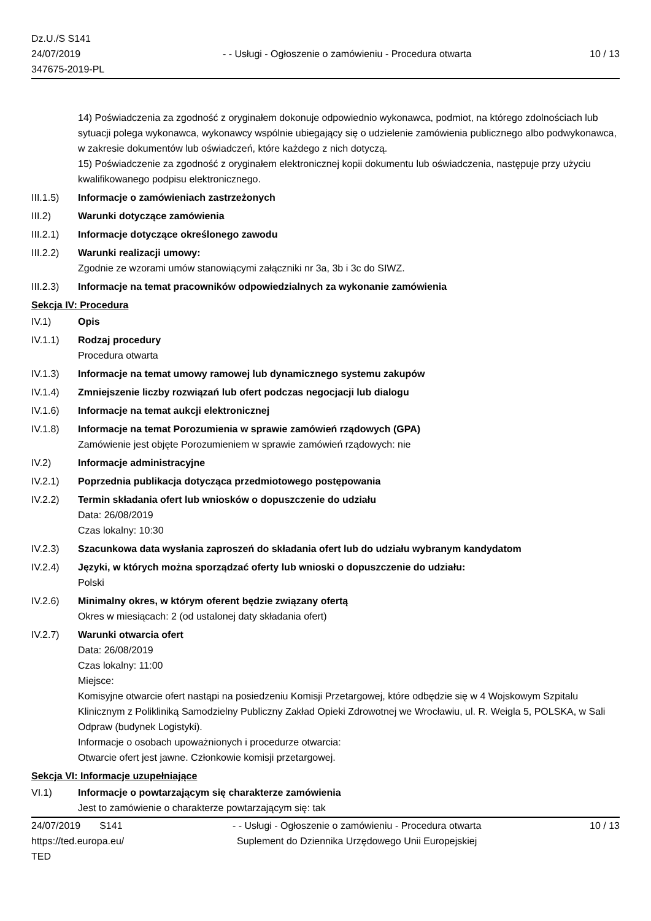Dz.U./S S141
24/07/2019
347675-2019-PL
- - Usługi - Ogłoszenie o zamówieniu - Procedura otwarta
10 / 13
14) Poświadczenia za zgodność z oryginałem dokonuje odpowiednio wykonawca, podmiot, na którego zdolnościach lub sytuacji polega wykonawca, wykonawcy wspólnie ubiegający się o udzielenie zamówienia publicznego albo podwykonawca, w zakresie dokumentów lub oświadczeń, które każdego z nich dotyczą.
15) Poświadczenie za zgodność z oryginałem elektronicznej kopii dokumentu lub oświadczenia, następuje przy użyciu kwalifikowanego podpisu elektronicznego.
III.1.5)
Informacje o zamówieniach zastrzeżonych
III.2) Warunki dotyczące zamówienia
III.2.1)
Informacje dotyczące określonego zawodu
III.2.2)
Warunki realizacji umowy:
Zgodnie ze wzorami umów stanowiącymi załączniki nr 3a, 3b i 3c do SIWZ.
III.2.3)
Informacje na temat pracowników odpowiedzialnych za wykonanie zamówienia
Sekcja IV: Procedura
IV.1) Opis
IV.1.1) Rodzaj procedury
Procedura otwarta
IV.1.3) Informacje na temat umowy ramowej lub dynamicznego systemu zakupów
IV.1.4) Zmniejszenie liczby rozwiązań lub ofert podczas negocjacji lub dialogu
IV.1.6) Informacje na temat aukcji elektronicznej
IV.1.8) Informacje na temat Porozumienia w sprawie zamówień rządowych (GPA)
Zamówienie jest objęte Porozumieniem w sprawie zamówień rządowych: nie
IV.2) Informacje administracyjne
IV.2.1) Poprzednia publikacja dotycząca przedmiotowego postępowania
IV.2.2) Termin składania ofert lub wniosków o dopuszczenie do udziału
Data: 26/08/2019
Czas lokalny: 10:30
IV.2.3) Szacunkowa data wysłania zaproszeń do składania ofert lub do udziału wybranym kandydatom
IV.2.4) Języki, w których można sporządzać oferty lub wnioski o dopuszczenie do udziału:
Polski
IV.2.6) Minimalny okres, w którym oferent będzie związany ofertą
Okres w miesiącach: 2 (od ustalonej daty składania ofert)
IV.2.7) Warunki otwarcia ofert
Data: 26/08/2019
Czas lokalny: 11:00
Miejsce:
Komisyjne otwarcie ofert nastąpi na posiedzeniu Komisji Przetargowej, które odbędzie się w 4 Wojskowym Szpitalu Klinicznym z Polikliniką Samodzielny Publiczny Zakład Opieki Zdrowotnej we Wrocławiu, ul. R. Weigla 5, POLSKA, w Sali Odpraw (budynek Logistyki).
Informacje o osobach upoważnionych i procedurze otwarcia:
Otwarcie ofert jest jawne. Członkowie komisji przetargowej.
Sekcja VI: Informacje uzupełniające
VI.1) Informacje o powtarzającym się charakterze zamówienia
Jest to zamówienie o charakterze powtarzającym się: tak
24/07/2019 S141
https://ted.europa.eu/
TED
- - Usługi - Ogłoszenie o zamówieniu - Procedura otwarta
Suplement do Dziennika Urzędowego Unii Europejskiej
10 / 13